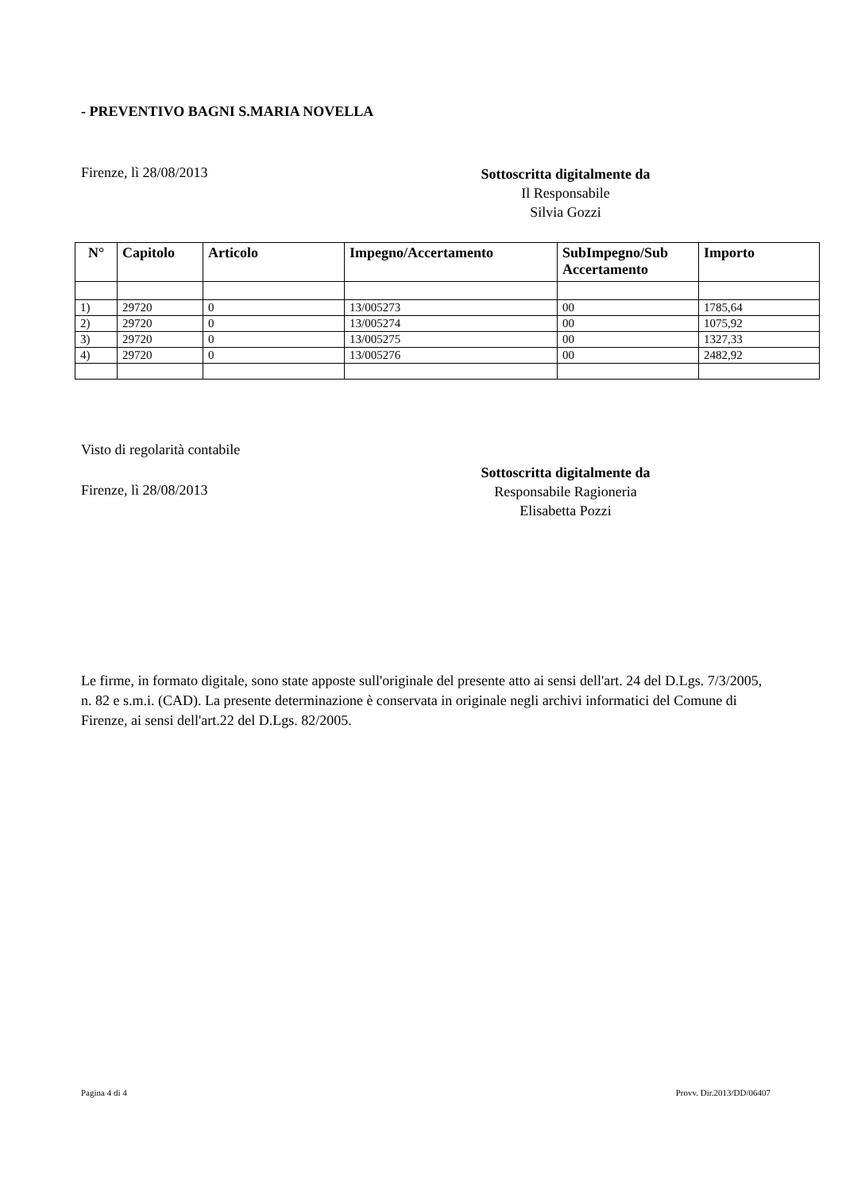- PREVENTIVO BAGNI S.MARIA NOVELLA
Firenze, lì 28/08/2013
Sottoscritta digitalmente da
Il Responsabile
Silvia Gozzi
| N° | Capitolo | Articolo | Impegno/Accertamento | SubImpegno/Sub Accertamento | Importo |
| --- | --- | --- | --- | --- | --- |
| 1) | 29720 | 0 | 13/005273 | 00 | 1785,64 |
| 2) | 29720 | 0 | 13/005274 | 00 | 1075,92 |
| 3) | 29720 | 0 | 13/005275 | 00 | 1327,33 |
| 4) | 29720 | 0 | 13/005276 | 00 | 2482,92 |
Visto di regolarità contabile
Firenze, lì 28/08/2013
Sottoscritta digitalmente da
Responsabile Ragioneria
Elisabetta Pozzi
Le firme, in formato digitale, sono state apposte sull'originale del presente atto ai sensi dell'art. 24 del D.Lgs. 7/3/2005, n. 82 e s.m.i. (CAD). La presente determinazione è conservata in originale negli archivi informatici del Comune di Firenze, ai sensi dell'art.22 del D.Lgs. 82/2005.
Pagina 4 di 4 Provv. Dir.2013/DD/06407